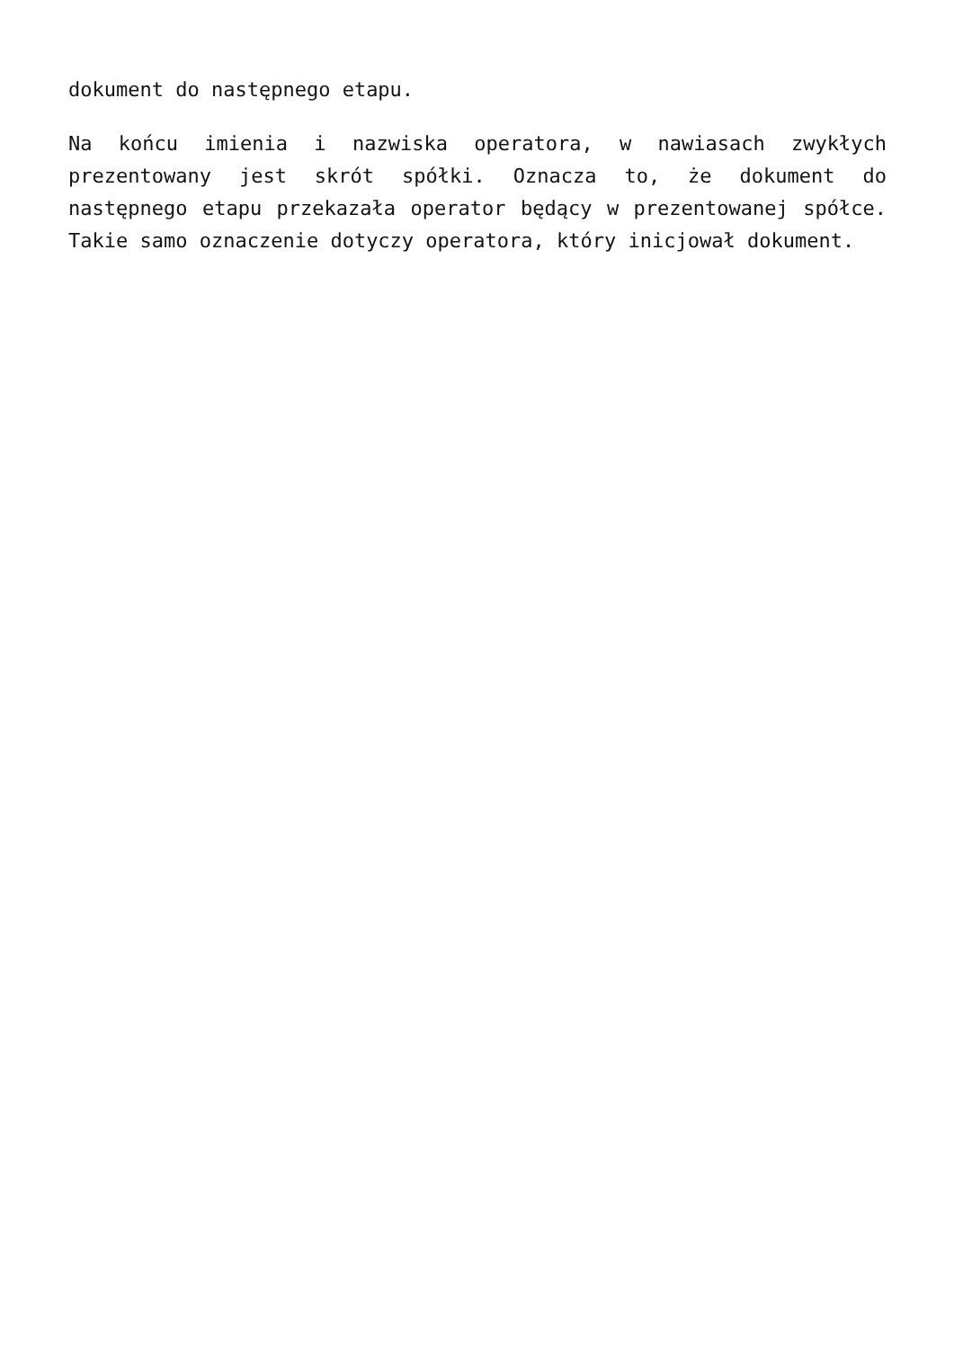dokument do następnego etapu.
Na końcu imienia i nazwiska operatora, w nawiasach zwykłych prezentowany jest skrót spółki. Oznacza to, że dokument do następnego etapu przekazała operator będący w prezentowanej spółce. Takie samo oznaczenie dotyczy operatora, który inicjował dokument.